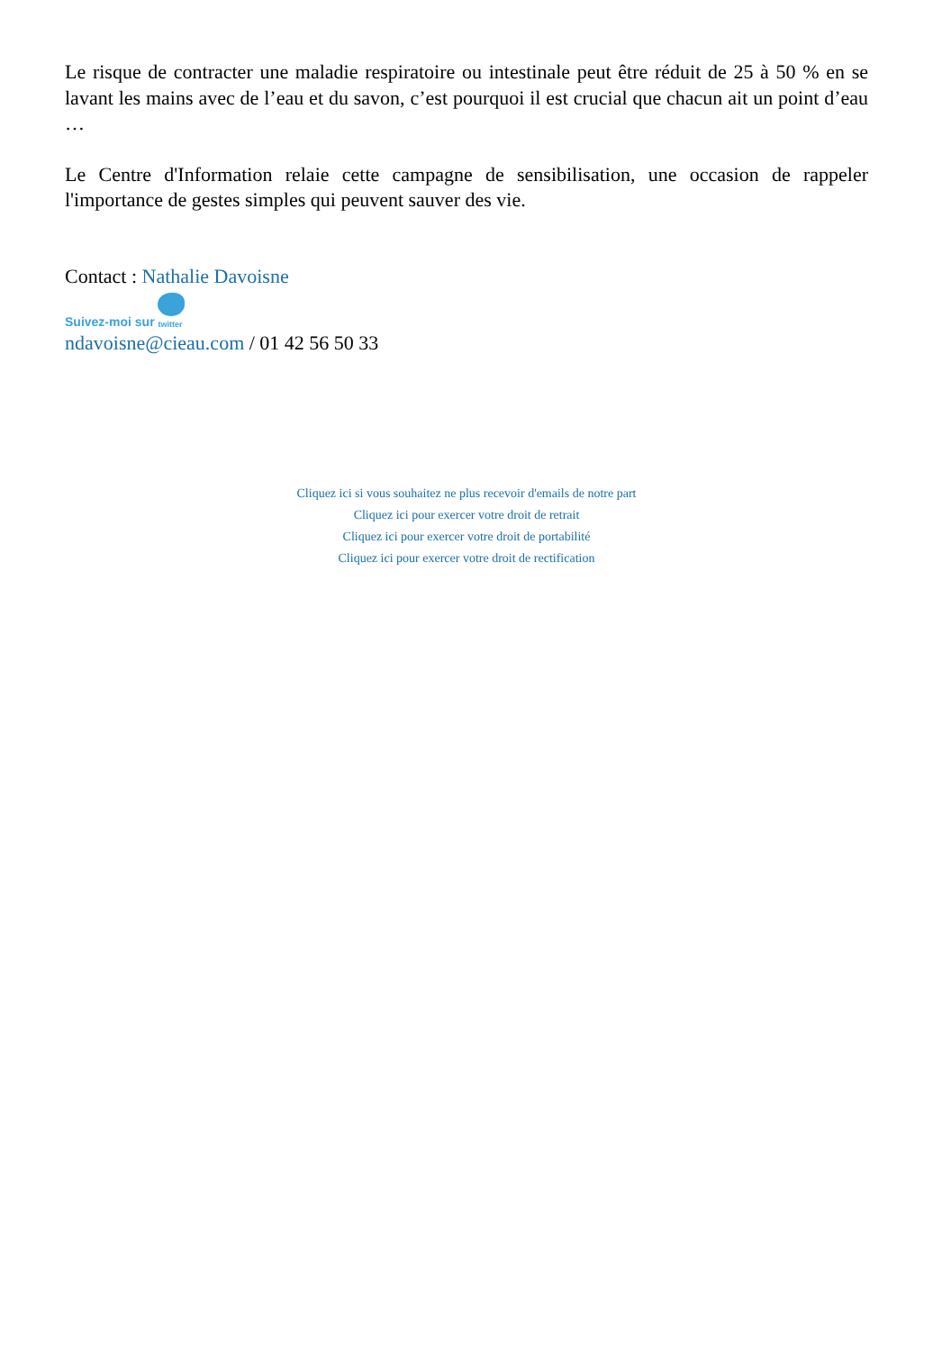Le risque de contracter une maladie respiratoire ou intestinale peut être réduit de 25 à 50 % en se lavant les mains avec de l’eau et du savon, c’est pourquoi il est crucial que chacun ait un point d’eau …
Le Centre d'Information relaie cette campagne de sensibilisation, une occasion de rappeler l'importance de gestes simples qui peuvent sauver des vie.
Contact : Nathalie Davoisne
Suivez-moi sur twitter
ndavoisne@cieau.com / 01 42 56 50 33
Cliquez ici si vous souhaitez ne plus recevoir d'emails de notre part
Cliquez ici pour exercer votre droit de retrait
Cliquez ici pour exercer votre droit de portabilité
Cliquez ici pour exercer votre droit de rectification